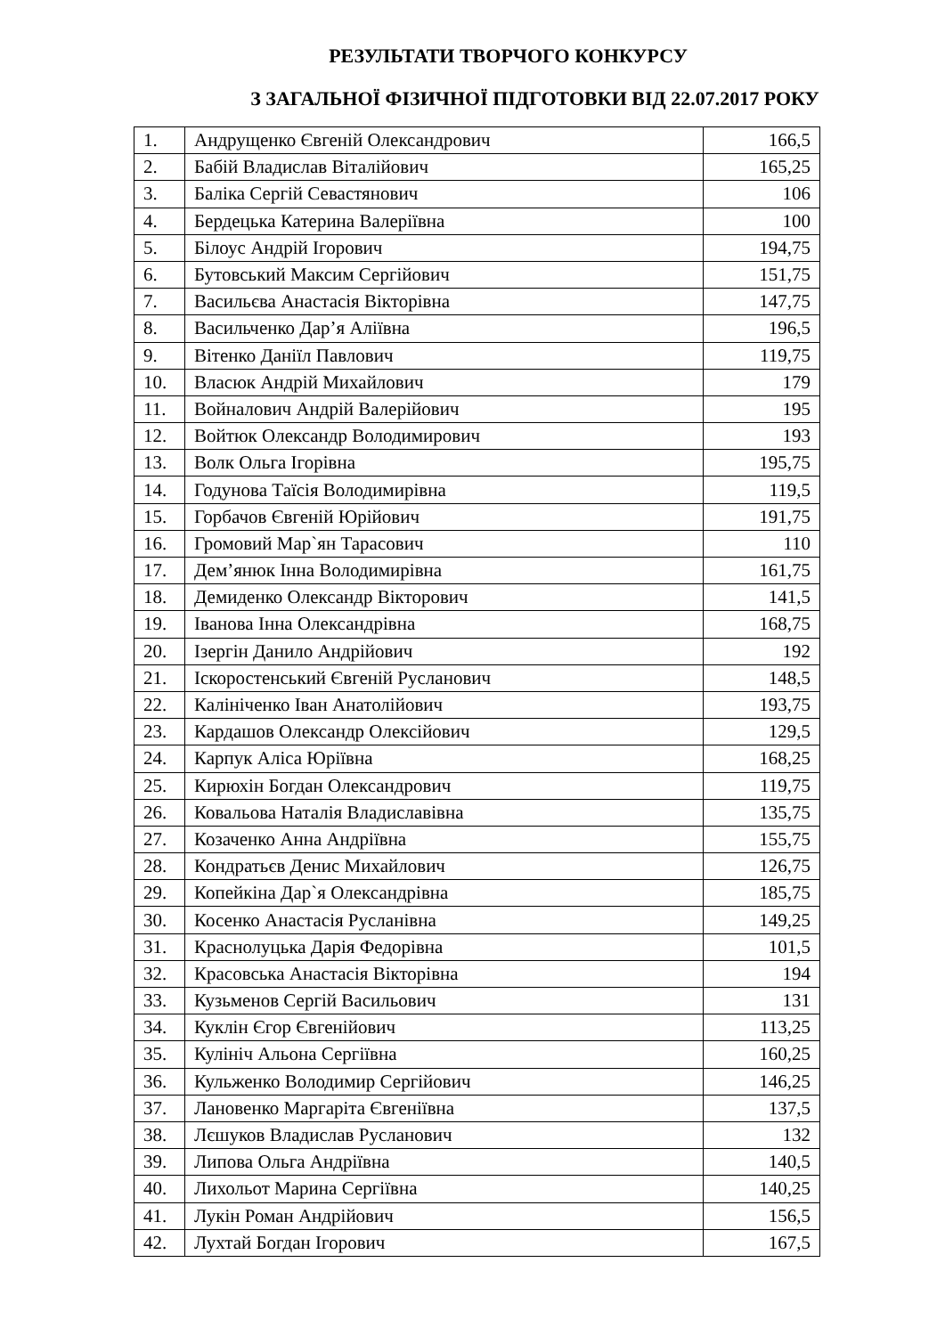РЕЗУЛЬТАТИ ТВОРЧОГО КОНКУРСУ
З ЗАГАЛЬНОЇ ФІЗИЧНОЇ ПІДГОТОВКИ ВІД 22.07.2017 РОКУ
| 1. | Андрущенко Євгеній Олександрович | 166,5 |
| 2. | Бабій Владислав Віталійович | 165,25 |
| 3. | Баліка Сергій Севастянович | 106 |
| 4. | Бердецька Катерина Валеріївна | 100 |
| 5. | Білоус Андрій Ігорович | 194,75 |
| 6. | Бутовський Максим Сергійович | 151,75 |
| 7. | Васильєва Анастасія Вікторівна | 147,75 |
| 8. | Васильченко Дар’я Аліївна | 196,5 |
| 9. | Вітенко Даніїл Павлович | 119,75 |
| 10. | Власюк Андрій Михайлович | 179 |
| 11. | Войналович Андрій Валерійович | 195 |
| 12. | Войтюк Олександр Володимирович | 193 |
| 13. | Волк Ольга Ігорівна | 195,75 |
| 14. | Годунова Таїсія Володимирівна | 119,5 |
| 15. | Горбачов Євгеній Юрійович | 191,75 |
| 16. | Громовий Мар`ян Тарасович | 110 |
| 17. | Дем’янюк Інна Володимирівна | 161,75 |
| 18. | Демиденко Олександр Вікторович | 141,5 |
| 19. | Іванова Інна Олександрівна | 168,75 |
| 20. | Ізергін Данило Андрійович | 192 |
| 21. | Іскоростенський Євгеній Русланович | 148,5 |
| 22. | Калініченко Іван Анатолійович | 193,75 |
| 23. | Кардашов Олександр Олексійович | 129,5 |
| 24. | Карпук Аліса Юріївна | 168,25 |
| 25. | Кирюхін Богдан Олександрович | 119,75 |
| 26. | Ковальова Наталія Владиславівна | 135,75 |
| 27. | Козаченко Анна Андріївна | 155,75 |
| 28. | Кондратьєв Денис Михайлович | 126,75 |
| 29. | Копейкіна Дар`я Олександрівна | 185,75 |
| 30. | Косенко Анастасія Русланівна | 149,25 |
| 31. | Краснолуцька Дарія Федорівна | 101,5 |
| 32. | Красовська Анастасія Вікторівна | 194 |
| 33. | Кузьменов Сергій Васильович | 131 |
| 34. | Куклін Єгор Євгенійович | 113,25 |
| 35. | Кулініч Альона Сергіївна | 160,25 |
| 36. | Кульженко Володимир Сергійович | 146,25 |
| 37. | Лановенко Маргаріта Євгеніївна | 137,5 |
| 38. | Лєшуков Владислав Русланович | 132 |
| 39. | Липова Ольга Андріївна | 140,5 |
| 40. | Лихольот Марина Сергіївна | 140,25 |
| 41. | Лукін Роман Андрійович | 156,5 |
| 42. | Лухтай Богдан Ігорович | 167,5 |